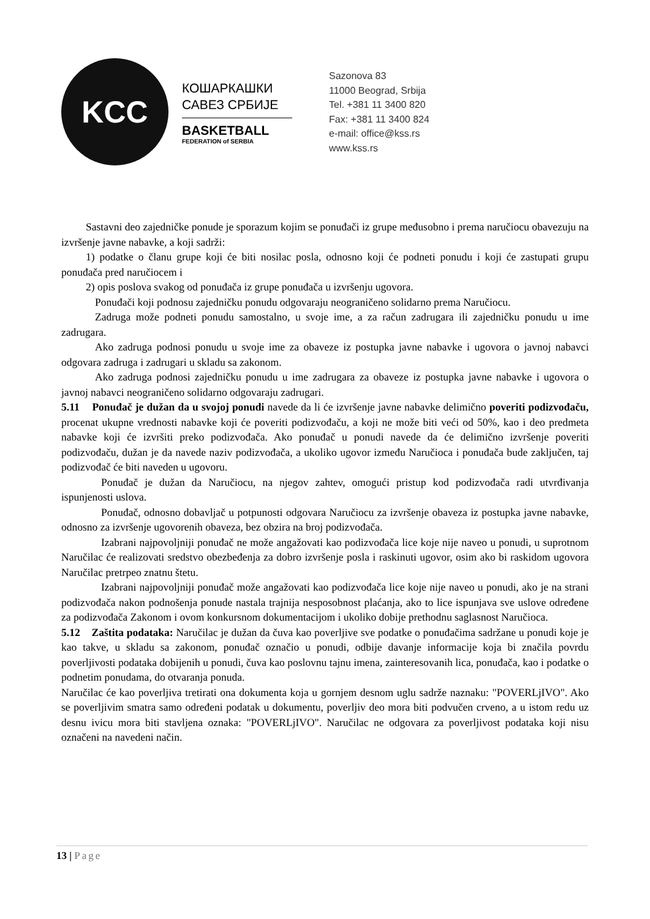KCC
КОШАРКАШКИ
САВЕЗ СРБИЈЕ
BASKETBALL
FEDERATION of SERBIA
Sazonova 83
11000 Beograd, Srbija
Tel. +381 11 3400 820
Fax: +381 11 3400 824
e-mail: office@kss.rs
www.kss.rs
Sastavni deo zajedničke ponude je sporazum kojim se ponuđači iz grupe međusobno i prema naručiocu obavezuju na izvršenje javne nabavke, a koji sadrži:
1) podatke o članu grupe koji će biti nosilac posla, odnosno koji će podneti ponudu i koji će zastupati grupu ponuđača pred naručiocem i
2) opis poslova svakog od ponuđača iz grupe ponuđača u izvršenju ugovora.
Ponuđači koji podnosu zajedničku ponudu odgovaraju neograničeno solidarno prema Naručiocu.
Zadruga može podneti ponudu samostalno, u svoje ime, a za račun zadrugara ili zajedničku ponudu u ime zadrugara.
Ako zadruga podnosi ponudu u svoje ime za obaveze iz postupka javne nabavke i ugovora o javnoj nabavci odgovara zadruga i zadrugari u skladu sa zakonom.
Ako zadruga podnosi zajedničku ponudu u ime zadrugara za obaveze iz postupka javne nabavke i ugovora o javnoj nabavci neograničeno solidarno odgovaraju zadrugari.
5.11 Ponuđač je dužan da u svojoj ponudi navede da li će izvršenje javne nabavke delimično poveriti podizvođaču, procenat ukupne vrednosti nabavke koji će poveriti podizvođaču, a koji ne može biti veći od 50%, kao i deo predmeta nabavke koji će izvršiti preko podizvođača. Ako ponuđač u ponudi navede da će delimično izvršenje poveriti podizvođaču, dužan je da navede naziv podizvođača, a ukoliko ugovor između Naručioca i ponuđača bude zaključen, taj podizvođač će biti naveden u ugovoru.
Ponuđač je dužan da Naručiocu, na njegov zahtev, omogući pristup kod podizvođača radi utvrđivanja ispunjenosti uslova.
Ponuđač, odnosno dobavljač u potpunosti odgovara Naručiocu za izvršenje obaveza iz postupka javne nabavke, odnosno za izvršenje ugovorenih obaveza, bez obzira na broj podizvođača.
Izabrani najpovoljniji ponuđač ne može angažovati kao podizvođača lice koje nije naveo u ponudi, u suprotnom Naručilac će realizovati sredstvo obezbeđenja za dobro izvršenje posla i raskinuti ugovor, osim ako bi raskidom ugovora Naručilac pretrpeo znatnu štetu.
Izabrani najpovoljniji ponuđač može angažovati kao podizvođača lice koje nije naveo u ponudi, ako je na strani podizvođača nakon podnošenja ponude nastala trajnija nesposobnost plaćanja, ako to lice ispunjava sve uslove određene za podizvođača Zakonom i ovom konkursnom dokumentacijom i ukoliko dobije prethodnu saglasnost Naručioca.
5.12 Zaštita podataka: Naručilac je dužan da čuva kao poverljive sve podatke o ponuđačima sadržane u ponudi koje je kao takve, u skladu sa zakonom, ponuđač označio u ponudi, odbije davanje informacije koja bi značila povrdu poverljivosti podataka dobijenih u ponudi, čuva kao poslovnu tajnu imena, zainteresovanih lica, ponuđača, kao i podatke o podnetim ponudama, do otvaranja ponuda.
Naručilac će kao poverljiva tretirati ona dokumenta koja u gornjem desnom uglu sadrže naznaku: "POVERLjIVO". Ako se poverljivim smatra samo određeni podatak u dokumentu, poverljiv deo mora biti podvučen crveno, a u istom redu uz desnu ivicu mora biti stavljena oznaka: "POVERLjIVO". Naručilac ne odgovara za poverljivost podataka koji nisu označeni na navedeni način.
13 | Page